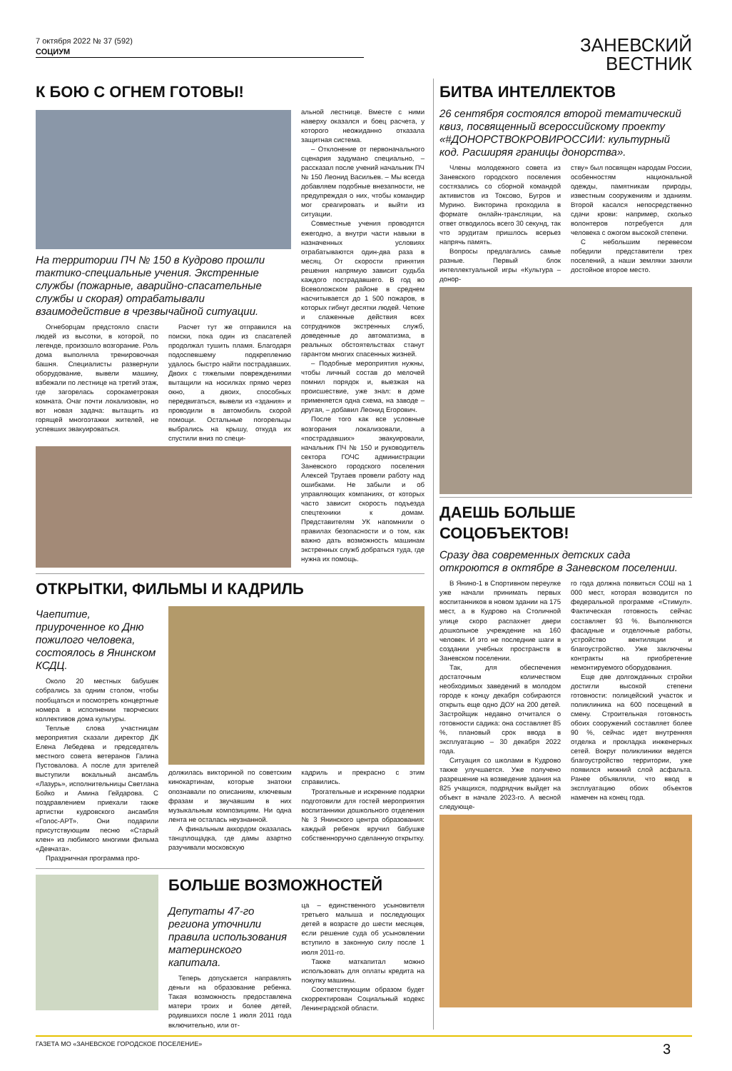7 октября 2022 № 37 (592)
СОЦИУМ
ЗАНЕВСКИЙ
ВЕСТНИК
К БОЮ С ОГНЕМ ГОТОВЫ!
На территории ПЧ № 150 в Кудрово прошли тактико-специальные учения. Экстренные службы (пожарные, аварийно-спасательные службы и скорая) отрабатывали взаимодействие в чрезвычайной ситуации.
Огнеборцам предстояло спасти людей из высотки, в которой, по легенде, произошло возгорание. Роль дома выполняла тренировочная башня. Специалисты развернули оборудование, вывели машину, взбежали по лестнице на третий этаж, где загорелась сорокаметровая комната. Очаг почти локализован, но вот новая задача: вытащить из горящей многоэтажки жителей, не успевших эвакуироваться.
Расчет тут же отправился на поиски, пока один из спасателей продолжал тушить пламя. Благодаря подоспевшему подкреплению удалось быстро найти пострадавших. Двоих с тяжелыми повреждениями вытащили на носилках прямо через окно, а двоих, способных передвигаться, вывели из «здания» и проводили в автомобиль скорой помощи. Остальные погорельцы выбрались на крышу, откуда их спустили вниз по специ-
альной лестнице. Вместе с ними наверху оказался и боец расчета, у которого неожиданно отказала защитная система.
– Отклонение от первоначального сценария задумано специально, – рассказал после учений начальник ПЧ № 150 Леонид Васильев. – Мы всегда добавляем подобные внезапности, не предупреждая о них, чтобы командир мог среагировать и выйти из ситуации.
Совместные учения проводятся ежегодно, а внутри части навыки в назначенных условиях отрабатываются один-два раза в месяц. От скорости принятия решения напрямую зависит судьба каждого пострадавшего. В год во Всеволожском районе в среднем насчитывается до 1 500 пожаров, в которых гибнут десятки людей. Четкие и слаженные действия всех сотрудников экстренных служб, доведенные до автоматизма, в реальных обстоятельствах станут гарантом многих спасенных жизней.
– Подобные мероприятия нужны, чтобы личный состав до мелочей помнил порядок и, выезжая на происшествие, уже знал: в доме применяется одна схема, на заводе – другая, – добавил Леонид Егорович.
После того как все условные возгорания локализовали, а «пострадавших» эвакуировали, начальник ПЧ № 150 и руководитель сектора ГОЧС администрации Заневского городского поселения Алексей Трутаев провели работу над ошибками. Не забыли и об управляющих компаниях, от которых часто зависит скорость подъезда спецтехники к домам. Представителям УК напомнили о правилах безопасности и о том, как важно дать возможность машинам экстренных служб добраться туда, где нужна их помощь.
ОТКРЫТКИ, ФИЛЬМЫ И КАДРИЛЬ
Чаепитие, приуроченное ко Дню пожилого человека, состоялось в Янинском КСДЦ.
Около 20 местных бабушек собрались за одним столом, чтобы пообщаться и посмотреть концертные номера в исполнении творческих коллективов дома культуры.
Теплые слова участницам мероприятия сказали директор ДК Елена Лебедева и председатель местного совета ветеранов Галина Пустовалова. А после для зрителей выступили вокальный ансамбль «Лазурь», исполнительницы Светлана Бойко и Амина Гейдарова. С поздравлением приехали также артистки кудровского ансамбля «Голос-АРТ». Они подарили присутствующим песню «Старый клен» из любимого многими фильма «Девчата».
Праздничная программа про-
должилась викториной по советским кинокартинам, которые знатоки опознавали по описаниям, ключевым фразам и звучавшим в них музыкальным композициям. Ни одна лента не осталась неузнанной.
А финальным аккордом оказалась танцплощадка, где дамы азартно разучивали московскую
кадриль и прекрасно с этим справились.
Трогательные и искренние подарки подготовили для гостей мероприятия воспитанники дошкольного отделения № 3 Янинского центра образования: каждый ребенок вручил бабушке собственноручно сделанную открытку.
БОЛЬШЕ ВОЗМОЖНОСТЕЙ
Депутаты 47-го региона уточнили правила использования материнского капитала.
Теперь допускается направлять деньги на образование ребенка. Такая возможность предоставлена матери троих и более детей, родившихся после 1 июля 2011 года включительно, или от-
ца – единственного усыновителя третьего малыша и последующих детей в возрасте до шести месяцев, если решение суда об усыновлении вступило в законную силу после 1 июля 2011-го.
Также маткапитал можно использовать для оплаты кредита на покупку машины.
Соответствующим образом будет скорректирован Социальный кодекс Ленинградской области.
БИТВА ИНТЕЛЛЕКТОВ
26 сентября состоялся второй тематический квиз, посвященный всероссийскому проекту «#ДОНОРСТВОКРОВИРОССИИ: культурный код. Расширяя границы донорства».
Члены молодежного совета из Заневского городского поселения состязались со сборной командой активистов из Токсово, Бугров и Мурино. Викторина проходила в формате онлайн-трансляции, на ответ отводилось всего 30 секунд, так что эрудитам пришлось всерьез напрячь память.
Вопросы предлагались самые разные. Первый блок интеллектуальной игры «Культура – донор-
ству» был посвящен народам России, особенностям национальной одежды, памятникам природы, известным сооружениям и зданиям. Второй касался непосредственно сдачи крови: например, сколько волонтеров потребуется для человека с ожогом высокой степени.
С небольшим перевесом победили представители трех поселений, а наши земляки заняли достойное второе место.
ДАЕШЬ БОЛЬШЕ СОЦОБЪЕКТОВ!
Сразу два современных детских сада откроются в октябре в Заневском поселении.
В Янино-1 в Спортивном переулке уже начали принимать первых воспитанников в новом здании на 175 мест, а в Кудрово на Столичной улице скоро распахнет двери дошкольное учреждение на 160 человек. И это не последние шаги в создании учебных пространств в Заневском поселении.
Так, для обеспечения достаточным количеством необходимых заведений в молодом городе к концу декабря собираются открыть еще одно ДОУ на 200 детей. Застройщик недавно отчитался о готовности садика: она составляет 85 %, плановый срок ввода в эксплуатацию – 30 декабря 2022 года.
Ситуация со школами в Кудрово также улучшается. Уже получено разрешение на возведение здания на 825 учащихся, подрядчик выйдет на объект в начале 2023-го. А весной следующе-
го года должна появиться СОШ на 1 000 мест, которая возводится по федеральной программе «Стимул». Фактическая готовность сейчас составляет 93 %. Выполняются фасадные и отделочные работы, устройство вентиляции и благоустройство. Уже заключены контракты на приобретение немонтируемого оборудования.
Еще две долгожданных стройки достигли высокой степени готовности: полицейский участок и поликлиника на 600 посещений в смену. Строительная готовность обоих сооружений составляет более 90 %, сейчас идет внутренняя отделка и прокладка инженерных сетей. Вокруг поликлиники ведется благоустройство территории, уже появился нижний слой асфальта. Ранее объявляли, что ввод в эксплуатацию обоих объектов намечен на конец года.
ГАЗЕТА МО «ЗАНЕВСКОЕ ГОРОДСКОЕ ПОСЕЛЕНИЕ» 3